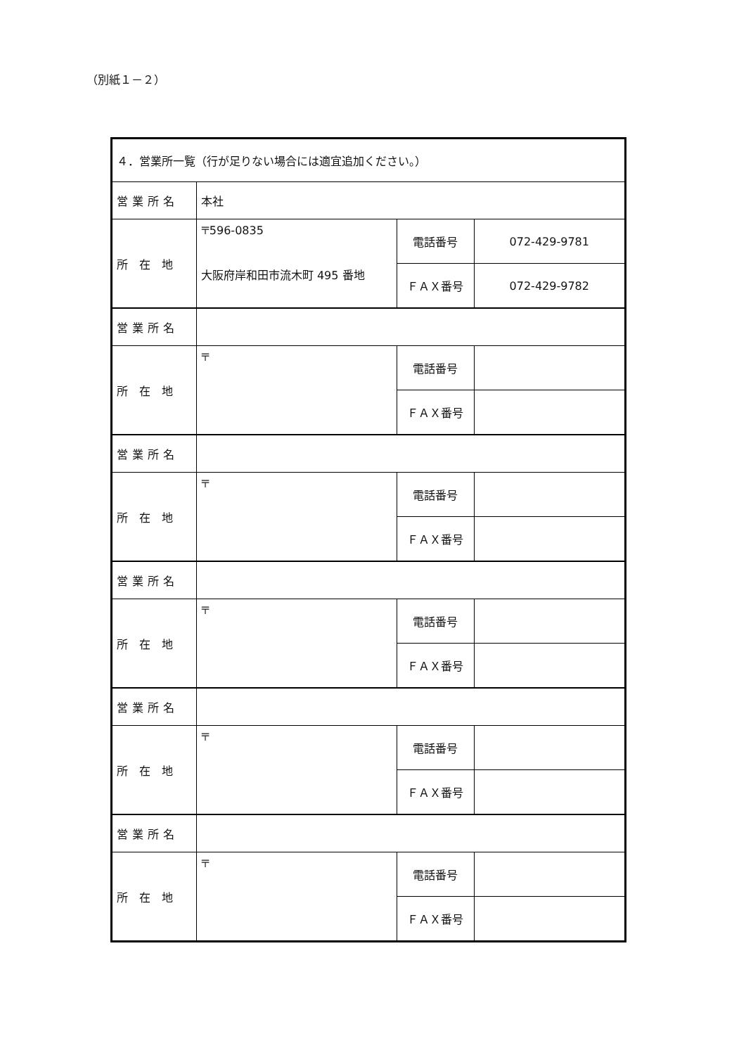（別紙１－２）
| ４．営業所一覧（行が足りない場合には適宜追加ください。） | | | |
| 営業所名 | 本社 | | |
| 所 在 地 | 〒596-0835 大阪府岸和田市流木町 495 番地 | 電話番号 | 072-429-9781 |
| | | ＦＡＸ番号 | 072-429-9782 |
| 営業所名 | | | |
| 所 在 地 | 〒 | 電話番号 | |
| | | ＦＡＸ番号 | |
| 営業所名 | | | |
| 所 在 地 | 〒 | 電話番号 | |
| | | ＦＡＸ番号 | |
| 営業所名 | | | |
| 所 在 地 | 〒 | 電話番号 | |
| | | ＦＡＸ番号 | |
| 営業所名 | | | |
| 所 在 地 | 〒 | 電話番号 | |
| | | ＦＡＸ番号 | |
| 営業所名 | | | |
| 所 在 地 | 〒 | 電話番号 | |
| | | ＦＡＸ番号 | |